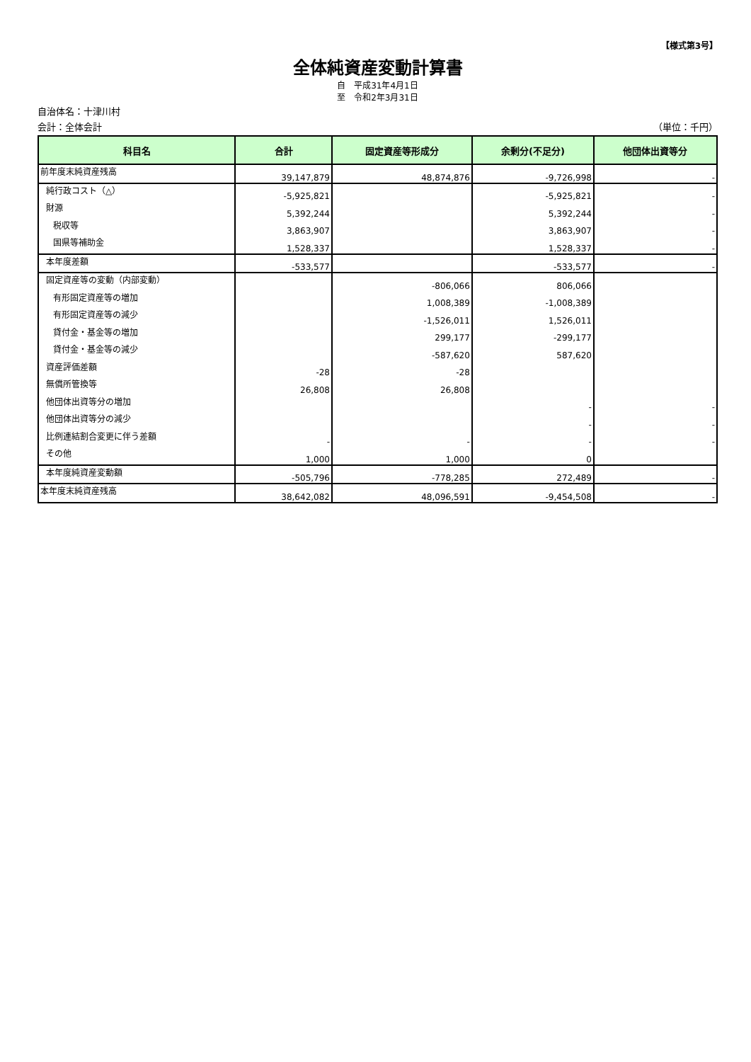【様式第3号】
全体純資産変動計算書
自　平成31年4月1日
至　令和2年3月31日
自治体名：十津川村
会計：全体会計 （単位：千円）
| 科目名 | 合計 | 固定資産等形成分 | 余剰分(不足分) | 他団体出資等分 |
| --- | --- | --- | --- | --- |
| 前年度末純資産残高 | 39,147,879 | 48,874,876 | -9,726,998 | - |
| 純行政コスト（△） | -5,925,821 | | -5,925,821 | - |
| 財源 | 5,392,244 | | 5,392,244 | - |
| 税収等 | 3,863,907 | | 3,863,907 | - |
| 国県等補助金 | 1,528,337 | | 1,528,337 | - |
| 本年度差額 | -533,577 | | -533,577 | - |
| 固定資産等の変動（内部変動） | | -806,066 | 806,066 | |
| 有形固定資産等の増加 | | 1,008,389 | -1,008,389 | |
| 有形固定資産等の減少 | | -1,526,011 | 1,526,011 | |
| 貸付金・基金等の増加 | | 299,177 | -299,177 | |
| 貸付金・基金等の減少 | | -587,620 | 587,620 | |
| 資産評価差額 | -28 | -28 | | |
| 無償所管換等 | 26,808 | 26,808 | | |
| 他団体出資等分の増加 | | | - | - |
| 他団体出資等分の減少 | | | - | - |
| 比例連結割合変更に伴う差額 | - | - | - | - |
| その他 | 1,000 | 1,000 | 0 | |
| 本年度純資産変動額 | -505,796 | -778,285 | 272,489 | - |
| 本年度末純資産残高 | 38,642,082 | 48,096,591 | -9,454,508 | - |